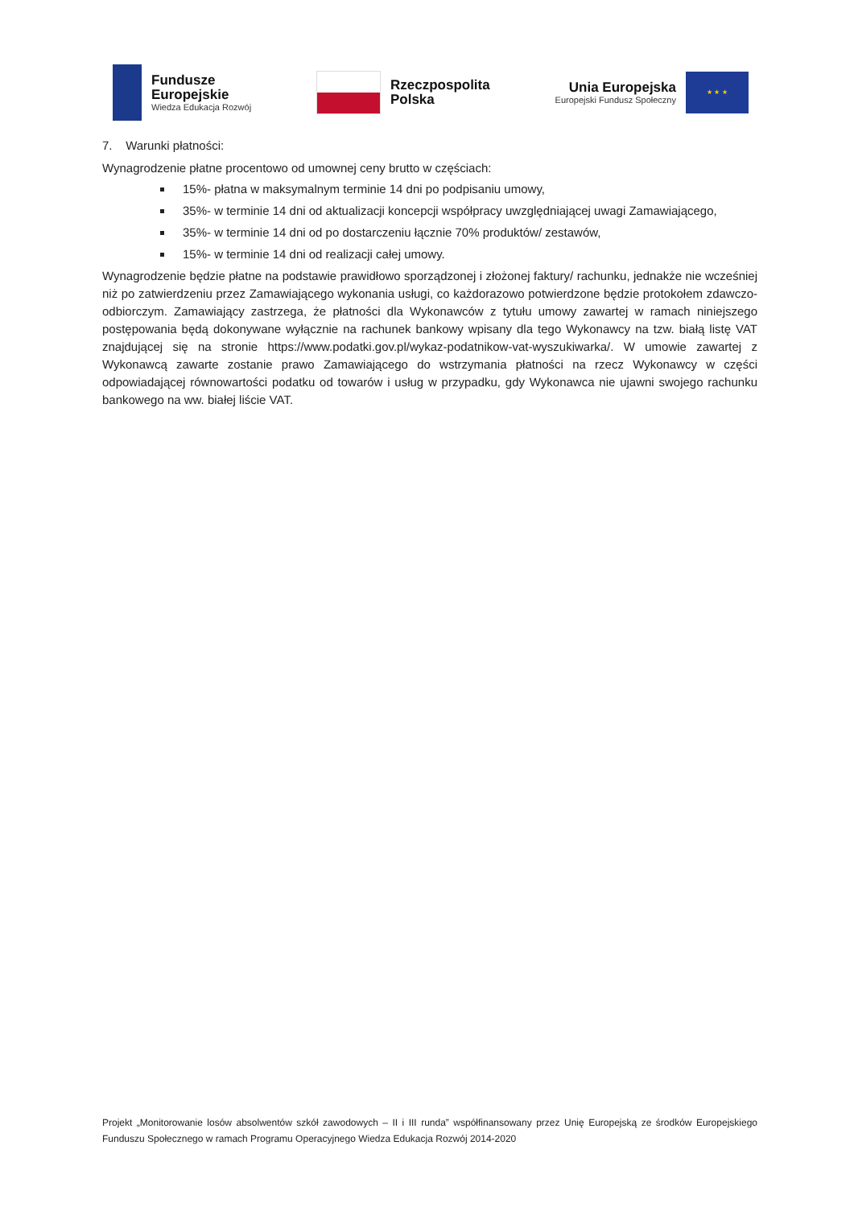Fundusze
Europejskie
Wiedza Edukacja Rozwój
Rzeczpospolita
Polska
Unia Europejska
Europejski Fundusz Społeczny
★ ★ ★
7. Warunki płatności:
Wynagrodzenie płatne procentowo od umownej ceny brutto w częściach:
15%- płatna w maksymalnym terminie 14 dni po podpisaniu umowy,
35%- w terminie 14 dni od aktualizacji koncepcji współpracy uwzględniającej uwagi Zamawiającego,
35%- w terminie 14 dni od po dostarczeniu łącznie 70% produktów/ zestawów,
15%- w terminie 14 dni od realizacji całej umowy.
Wynagrodzenie będzie płatne na podstawie prawidłowo sporządzonej i złożonej faktury/ rachunku, jednakże nie wcześniej niż po zatwierdzeniu przez Zamawiającego wykonania usługi, co każdorazowo potwierdzone będzie protokołem zdawczo-odbiorczym. Zamawiający zastrzega, że płatności dla Wykonawców z tytułu umowy zawartej w ramach niniejszego postępowania będą dokonywane wyłącznie na rachunek bankowy wpisany dla tego Wykonawcy na tzw. białą listę VAT znajdującej się na stronie https://www.podatki.gov.pl/wykaz-podatnikow-vat-wyszukiwarka/. W umowie zawartej z Wykonawcą zawarte zostanie prawo Zamawiającego do wstrzymania płatności na rzecz Wykonawcy w części odpowiadającej równowartości podatku od towarów i usług w przypadku, gdy Wykonawca nie ujawni swojego rachunku bankowego na ww. białej liście VAT.
Projekt „Monitorowanie losów absolwentów szkół zawodowych – II i III runda” współfinansowany przez Unię Europejską ze środków Europejskiego Funduszu Społecznego w ramach Programu Operacyjnego Wiedza Edukacja Rozwój 2014-2020